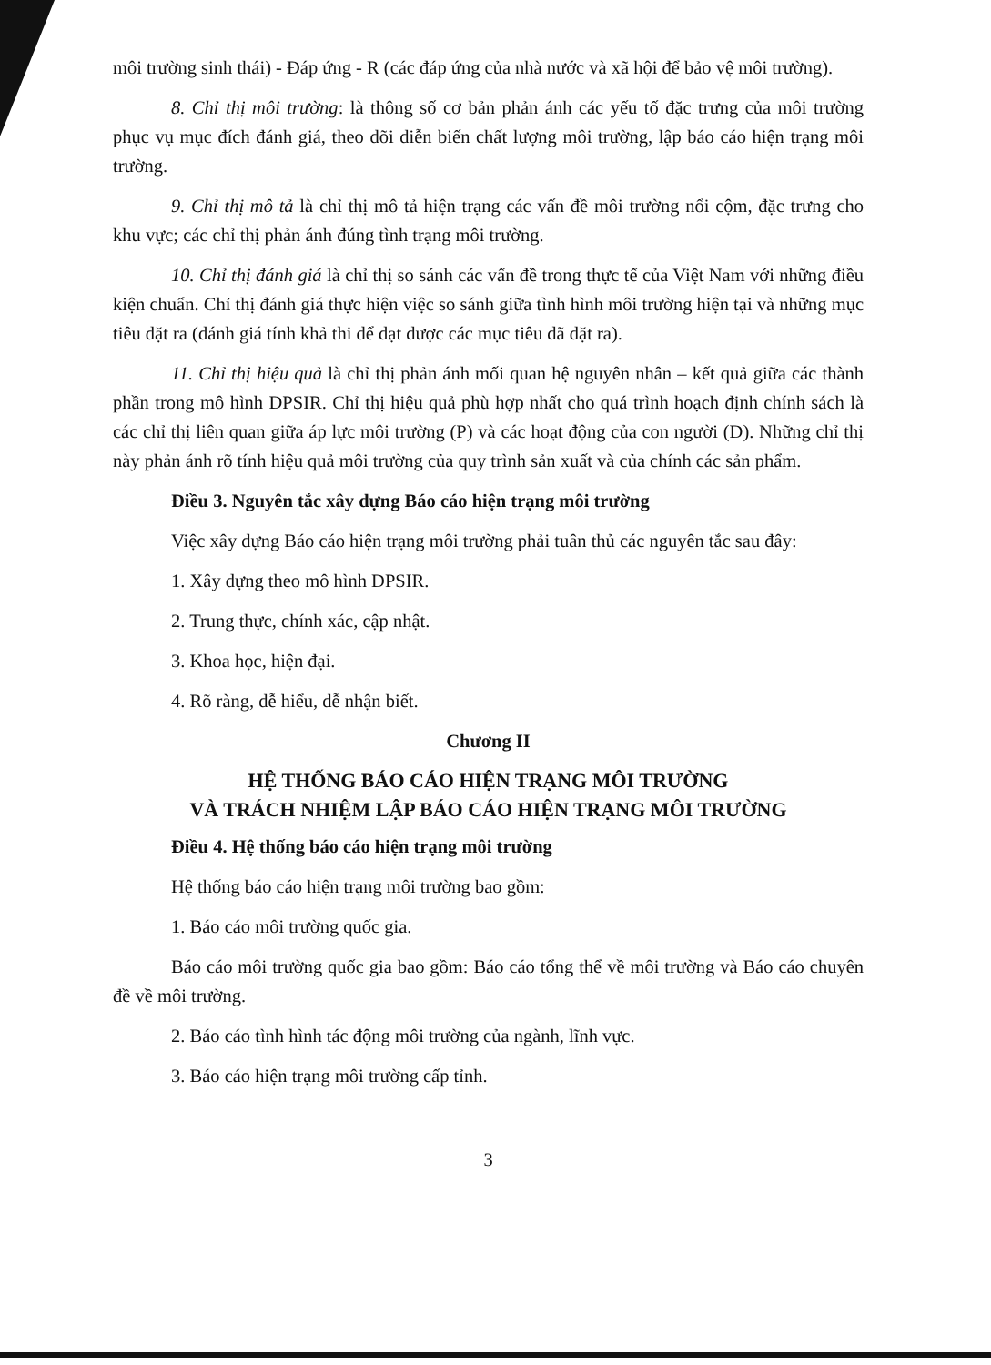môi trường sinh thái) - Đáp ứng - R (các đáp ứng của nhà nước và xã hội để bảo vệ môi trường).
8. Chỉ thị môi trường: là thông số cơ bản phản ánh các yếu tố đặc trưng của môi trường phục vụ mục đích đánh giá, theo dõi diễn biến chất lượng môi trường, lập báo cáo hiện trạng môi trường.
9. Chỉ thị mô tả là chỉ thị mô tả hiện trạng các vấn đề môi trường nổi cộm, đặc trưng cho khu vực; các chỉ thị phản ánh đúng tình trạng môi trường.
10. Chỉ thị đánh giá là chỉ thị so sánh các vấn đề trong thực tế của Việt Nam với những điều kiện chuẩn. Chỉ thị đánh giá thực hiện việc so sánh giữa tình hình môi trường hiện tại và những mục tiêu đặt ra (đánh giá tính khả thi để đạt được các mục tiêu đã đặt ra).
11. Chỉ thị hiệu quả là chỉ thị phản ánh mối quan hệ nguyên nhân – kết quả giữa các thành phần trong mô hình DPSIR. Chỉ thị hiệu quả phù hợp nhất cho quá trình hoạch định chính sách là các chỉ thị liên quan giữa áp lực môi trường (P) và các hoạt động của con người (D). Những chỉ thị này phản ánh rõ tính hiệu quả môi trường của quy trình sản xuất và của chính các sản phẩm.
Điều 3. Nguyên tắc xây dựng Báo cáo hiện trạng môi trường
Việc xây dựng Báo cáo hiện trạng môi trường phải tuân thủ các nguyên tắc sau đây:
1. Xây dựng theo mô hình DPSIR.
2. Trung thực, chính xác, cập nhật.
3. Khoa học, hiện đại.
4. Rõ ràng, dễ hiểu, dễ nhận biết.
Chương II
HỆ THỐNG BÁO CÁO HIỆN TRẠNG MÔI TRƯỜNG
VÀ TRÁCH NHIỆM LẬP BÁO CÁO HIỆN TRẠNG MÔI TRƯỜNG
Điều 4. Hệ thống báo cáo hiện trạng môi trường
Hệ thống báo cáo hiện trạng môi trường bao gồm:
1. Báo cáo môi trường quốc gia.
Báo cáo môi trường quốc gia bao gồm: Báo cáo tổng thể về môi trường và Báo cáo chuyên đề về môi trường.
2. Báo cáo tình hình tác động môi trường của ngành, lĩnh vực.
3. Báo cáo hiện trạng môi trường cấp tỉnh.
3